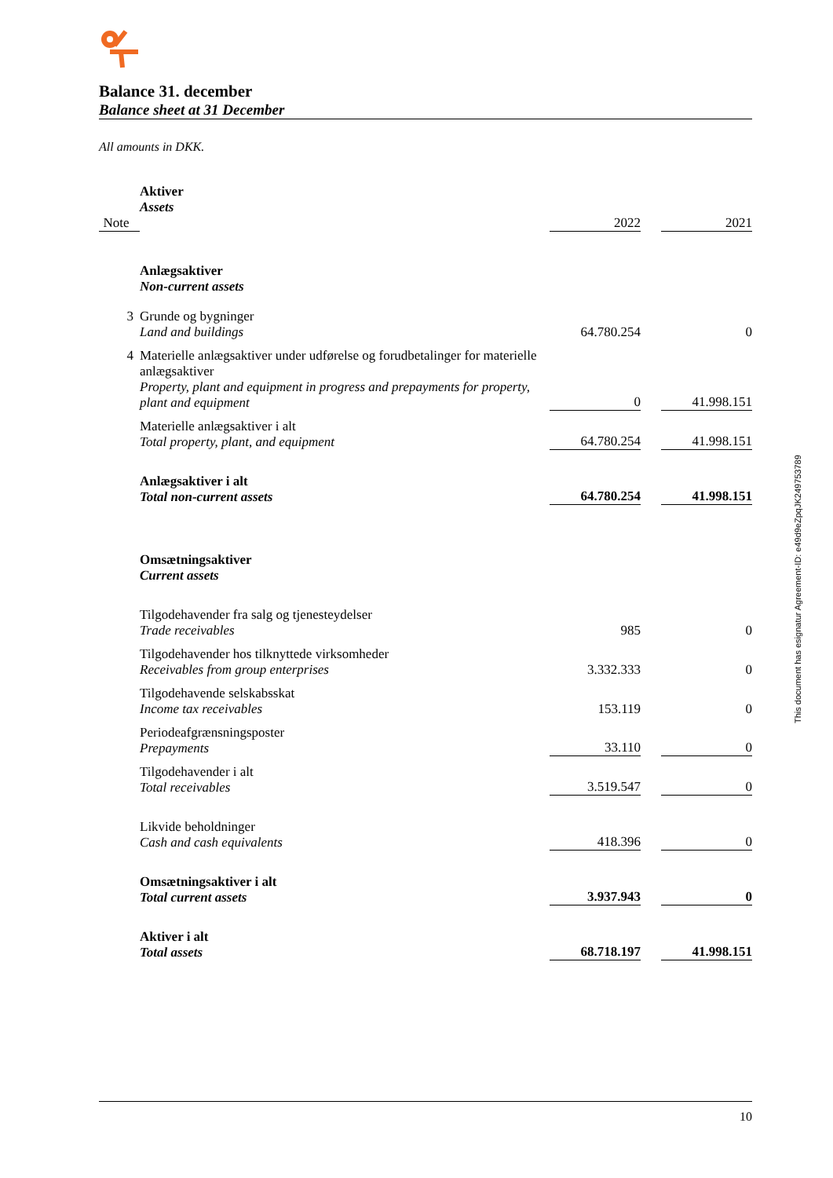Balance 31. december
Balance sheet at 31 December
All amounts in DKK.
| | Aktiver Assets | | | |
| Note | | 2022 | | 2021 |
| | Anlægsaktiver Non-current assets | | | |
| 3 | Grunde og bygninger Land and buildings | 64.780.254 | | 0 |
| 4 | Materielle anlægsaktiver under udførelse og forudbetalinger for materielle anlægsaktiver Property, plant and equipment in progress and prepayments for property, plant and equipment | 0 | | 41.998.151 |
| | Materielle anlægsaktiver i alt Total property, plant, and equipment | 64.780.254 | | 41.998.151 |
| | Anlægsaktiver i alt Total non-current assets | 64.780.254 | | 41.998.151 |
| | Omsætningsaktiver Current assets | | | |
| | Tilgodehavender fra salg og tjenesteydelser Trade receivables | 985 | | 0 |
| | Tilgodehavender hos tilknyttede virksomheder Receivables from group enterprises | 3.332.333 | | 0 |
| | Tilgodehavende selskabsskat Income tax receivables | 153.119 | | 0 |
| | Periodeafgrænsningsposter Prepayments | 33.110 | | 0 |
| | Tilgodehavender i alt Total receivables | 3.519.547 | | 0 |
| | Likvide beholdninger Cash and cash equivalents | 418.396 | | 0 |
| | Omsætningsaktiver i alt Total current assets | 3.937.943 | | 0 |
| | Aktiver i alt Total assets | 68.718.197 | | 41.998.151 |
This document has esignatur Agreement-ID: e49d9eZpqJK249753789
10